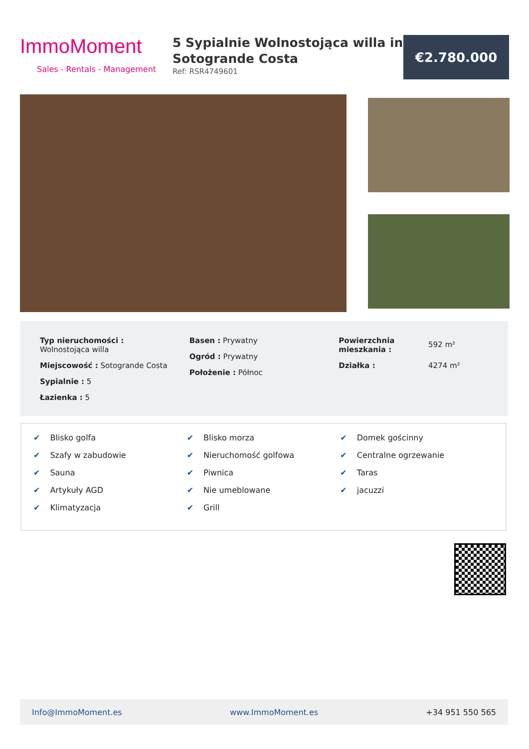ImmoMoment
Sales - Rentals - Management
5 Sypialnie Wolnostojąca willa in Sotogrande Costa
Ref: RSR4749601
€2.780.000
Typ nieruchomości :
Wolnostojąca willa
Miejscowość : Sotogrande Costa
Sypialnie : 5
Łazienka : 5
Basen : Prywatny
Ogród : Prywatny
Położenie : Północ
Powierzchnia mieszkania :
Działka :
592 m²
4274 m²
✔ Blisko golfa
✔ Szafy w zabudowie
✔ Sauna
✔ Artykuły AGD
✔ Klimatyzacja
✔ Blisko morza
✔ Nieruchomość golfowa
✔ Piwnica
✔ Nie umeblowane
✔ Grill
✔ Domek gościnny
✔ Centralne ogrzewanie
✔ Taras
✔ jacuzzi
Info@ImmoMoment.es www.ImmoMoment.es +34 951 550 565